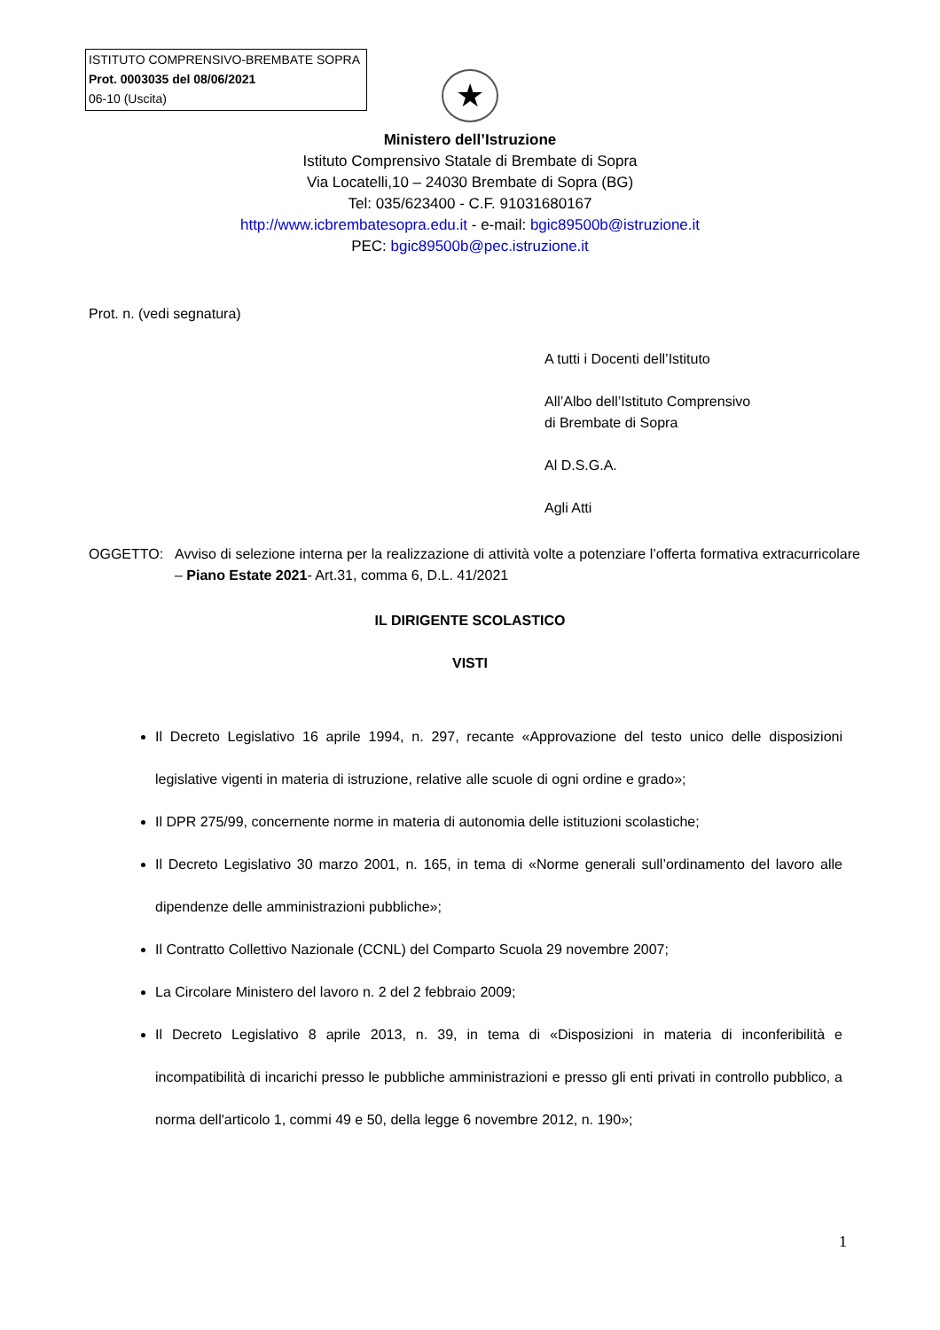ISTITUTO COMPRENSIVO-BREMBATE SOPRA
Prot. 0003035 del 08/06/2021
06-10 (Uscita)
★
Ministero dell’Istruzione
Istituto Comprensivo Statale di Brembate di Sopra
Via Locatelli,10 – 24030 Brembate di Sopra (BG)
Tel: 035/623400 - C.F. 91031680167
http://www.icbrembatesopra.edu.it - e-mail: bgic89500b@istruzione.it
PEC: bgic89500b@pec.istruzione.it
Prot. n. (vedi segnatura)
A tutti i Docenti dell’Istituto
All’Albo dell’Istituto Comprensivo
di Brembate di Sopra
Al D.S.G.A.
Agli Atti
OGGETTO: Avviso di selezione interna per la realizzazione di attività volte a potenziare l’offerta formativa extracurricolare – Piano Estate 2021- Art.31, comma 6, D.L. 41/2021
IL DIRIGENTE SCOLASTICO
VISTI
Il Decreto Legislativo 16 aprile 1994, n. 297, recante «Approvazione del testo unico delle disposizioni legislative vigenti in materia di istruzione, relative alle scuole di ogni ordine e grado»;
Il DPR 275/99, concernente norme in materia di autonomia delle istituzioni scolastiche;
Il Decreto Legislativo 30 marzo 2001, n. 165, in tema di «Norme generali sull’ordinamento del lavoro alle dipendenze delle amministrazioni pubbliche»;
Il Contratto Collettivo Nazionale (CCNL) del Comparto Scuola 29 novembre 2007;
La Circolare Ministero del lavoro n. 2 del 2 febbraio 2009;
Il Decreto Legislativo 8 aprile 2013, n. 39, in tema di «Disposizioni in materia di inconferibilità e incompatibilità di incarichi presso le pubbliche amministrazioni e presso gli enti privati in controllo pubblico, a norma dell'articolo 1, commi 49 e 50, della legge 6 novembre 2012, n. 190»;
1